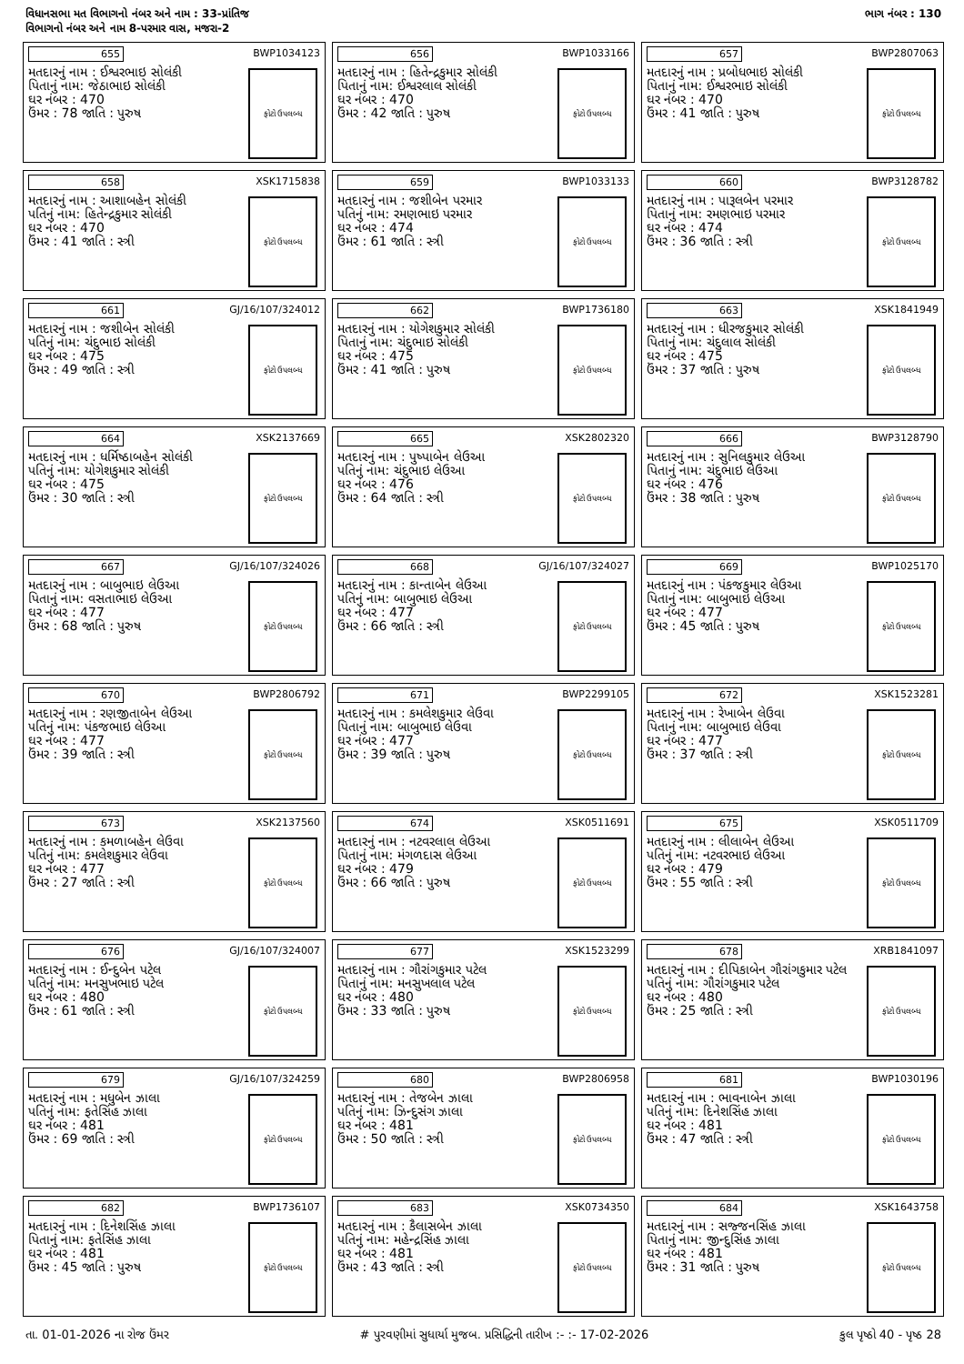વિધાનસભા મત વિભાગનો નંબર અને નામ : 33-પ્રાંતિજ
વિભાગનો નંબર અને નામ 8-પરમાર વાસ, મજરા-2
ભાગ નંબર : 130
655 BWP1034123
મતદારનું નામ : ઈશ્વરભાઇ સોલંકી
પિતાનું નામ: જેઠાભાઇ સોલંકી
ઘર નંબર : 470
ઉંમર : 78 જાતિ : પુરુષ
ફોટો ઉપલબ્ધ
656 BWP1033166
મતદારનું નામ : હિતેન્દ્રકુમાર સોલંકી
પિતાનું નામ: ઈશ્વરલાલ સોલંકી
ઘર નંબર : 470
ઉંમર : 42 જાતિ : પુરુષ
ફોટો ઉપલબ્ધ
657 BWP2807063
મતદારનું નામ : પ્રબોધભાઇ સોલંકી
પિતાનું નામ: ઈશ્વરભાઇ સોલંકી
ઘર નંબર : 470
ઉંમર : 41 જાતિ : પુરુષ
ફોટો ઉપલબ્ધ
658 XSK1715838
મતદારનું નામ : આશાબહેન સોલંકી
પતિનું નામ: હિતેન્દ્રકુમાર સોલંકી
ઘર નંબર : 470
ઉંમર : 41 જાતિ : સ્ત્રી
ફોટો ઉપલબ્ધ
659 BWP1033133
મતદારનું નામ : જશીબેન પરમાર
પતિનું નામ: રમણભાઇ પરમાર
ઘર નંબર : 474
ઉંમર : 61 જાતિ : સ્ત્રી
ફોટો ઉપલબ્ધ
660 BWP3128782
મતદારનું નામ : પારૂલબેન પરમાર
પિતાનું નામ: રમણભાઇ પરમાર
ઘર નંબર : 474
ઉંમર : 36 જાતિ : સ્ત્રી
ફોટો ઉપલબ્ધ
661 GJ/16/107/324012
મતદારનું નામ : જશીબેન સોલંકી
પતિનું નામ: ચંદુભાઇ સોલંકી
ઘર નંબર : 475
ઉંમર : 49 જાતિ : સ્ત્રી
ફોટો ઉપલબ્ધ
662 BWP1736180
મતદારનું નામ : યોગેશકુમાર સોલંકી
પિતાનું નામ: ચંદુભાઇ સોલંકી
ઘર નંબર : 475
ઉંમર : 41 જાતિ : પુરુષ
ફોટો ઉપલબ્ધ
663 XSK1841949
મતદારનું નામ : ધીરજકુમાર સોલંકી
પિતાનું નામ: ચંદુલાલ સોલંકી
ઘર નંબર : 475
ઉંમર : 37 જાતિ : પુરુષ
ફોટો ઉપલબ્ધ
664 XSK2137669
મતદારનું નામ : ધર્મિષ્ઠાબહેન સોલંકી
પતિનું નામ: યોગેશકુમાર સોલંકી
ઘર નંબર : 475
ઉંમર : 30 જાતિ : સ્ત્રી
ફોટો ઉપલબ્ધ
665 XSK2802320
મતદારનું નામ : પુષ્પાબેન લેઉઆ
પતિનું નામ: ચંદુભાઇ લેઉઆ
ઘર નંબર : 476
ઉંમર : 64 જાતિ : સ્ત્રી
ફોટો ઉપલબ્ધ
666 BWP3128790
મતદારનું નામ : સુનિલકુમાર લેઉઆ
પિતાનું નામ: ચંદુભાઇ લેઉઆ
ઘર નંબર : 476
ઉંમર : 38 જાતિ : પુરુષ
ફોટો ઉપલબ્ધ
667 GJ/16/107/324026
મતદારનું નામ : બાબુભાઇ લેઉઆ
પિતાનું નામ: વસતાભાઇ લેઉઆ
ઘર નંબર : 477
ઉંમર : 68 જાતિ : પુરુષ
ફોટો ઉપલબ્ધ
668 GJ/16/107/324027
મતદારનું નામ : કાન્તાબેન લેઉઆ
પતિનું નામ: બાબુભાઇ લેઉઆ
ઘર નંબર : 477
ઉંમર : 66 જાતિ : સ્ત્રી
ફોટો ઉપલબ્ધ
669 BWP1025170
મતદારનું નામ : પંકજકુમાર લેઉઆ
પિતાનું નામ: બાબુભાઇ લેઉઆ
ઘર નંબર : 477
ઉંમર : 45 જાતિ : પુરુષ
ફોટો ઉપલબ્ધ
670 BWP2806792
મતદારનું નામ : રણજીતાબેન લેઉઆ
પતિનું નામ: પંકજભાઇ લેઉઆ
ઘર નંબર : 477
ઉંમર : 39 જાતિ : સ્ત્રી
ફોટો ઉપલબ્ધ
671 BWP2299105
મતદારનું નામ : કમલેશકુમાર લેઉવા
પિતાનું નામ: બાબુભાઇ લેઉવા
ઘર નંબર : 477
ઉંમર : 39 જાતિ : પુરુષ
ફોટો ઉપલબ્ધ
672 XSK1523281
મતદારનું નામ : રેખાબેન લેઉવા
પિતાનું નામ: બાબુભાઇ લેઉવા
ઘર નંબર : 477
ઉંમર : 37 જાતિ : સ્ત્રી
ફોટો ઉપલબ્ધ
673 XSK2137560
મતદારનું નામ : કમળાબહેન લેઉવા
પતિનું નામ: કમલેશકુમાર લેઉવા
ઘર નંબર : 477
ઉંમર : 27 જાતિ : સ્ત્રી
ફોટો ઉપલબ્ધ
674 XSK0511691
મતદારનું નામ : નટવરલાલ લેઉઆ
પિતાનું નામ: મંગળદાસ લેઉઆ
ઘર નંબર : 479
ઉંમર : 66 જાતિ : પુરુષ
ફોટો ઉપલબ્ધ
675 XSK0511709
મતદારનું નામ : લીલાબેન લેઉઆ
પતિનું નામ: નટવરભાઇ લેઉઆ
ઘર નંબર : 479
ઉંમર : 55 જાતિ : સ્ત્રી
ફોટો ઉપલબ્ધ
676 GJ/16/107/324007
મતદારનું નામ : ઈન્દુબેન પટેલ
પતિનું નામ: મનસુખભાઇ પટેલ
ઘર નંબર : 480
ઉંમર : 61 જાતિ : સ્ત્રી
ફોટો ઉપલબ્ધ
677 XSK1523299
મતદારનું નામ : ગૌરાંગકુમાર પટેલ
પિતાનું નામ: મનસુખલાલ પટેલ
ઘર નંબર : 480
ઉંમર : 33 જાતિ : પુરુષ
ફોટો ઉપલબ્ધ
678 XRB1841097
મતદારનું નામ : દીપિકાબેન ગૌરાંગકુમાર પટેલ
પતિનું નામ: ગૌરાંગકુમાર પટેલ
ઘર નંબર : 480
ઉંમર : 25 જાતિ : સ્ત્રી
ફોટો ઉપલબ્ધ
679 GJ/16/107/324259
મતદારનું નામ : મધુબેન ઝાલા
પતિનું નામ: ફતેસિંહ ઝાલા
ઘર નંબર : 481
ઉંમર : 69 જાતિ : સ્ત્રી
ફોટો ઉપલબ્ધ
680 BWP2806958
મતદારનું નામ : તેજબેન ઝાલા
પતિનું નામ: ઝિન્દુસંગ ઝાલા
ઘર નંબર : 481
ઉંમર : 50 જાતિ : સ્ત્રી
ફોટો ઉપલબ્ધ
681 BWP1030196
મતદારનું નામ : ભાવનાબેન ઝાલા
પતિનું નામ: દિનેશસિંહ ઝાલા
ઘર નંબર : 481
ઉંમર : 47 જાતિ : સ્ત્રી
ફોટો ઉપલબ્ધ
682 BWP1736107
મતદારનું નામ : દિનેશસિંહ ઝાલા
પિતાનું નામ: ફતેસિંહ ઝાલા
ઘર નંબર : 481
ઉંમર : 45 જાતિ : પુરુષ
ફોટો ઉપલબ્ધ
683 XSK0734350
મતદારનું નામ : કૈલાસબેન ઝાલા
પતિનું નામ: મહેન્દ્રસિંહ ઝાલા
ઘર નંબર : 481
ઉંમર : 43 જાતિ : સ્ત્રી
ફોટો ઉપલબ્ધ
684 XSK1643758
મતદારનું નામ : સજ્જનસિંહ ઝાલા
પિતાનું નામ: જીન્દુસિંહ ઝાલા
ઘર નંબર : 481
ઉંમર : 31 જાતિ : પુરુષ
ફોટો ઉપલબ્ધ
તા. 01-01-2026 ના રોજ ઉંમર # પુરવણીમાં સુધાર્યા મુજબ. પ્રસિદ્ધિની તારીખ :- :- 17-02-2026 કુલ પૃષ્ઠો 40 - પૃષ્ઠ 28